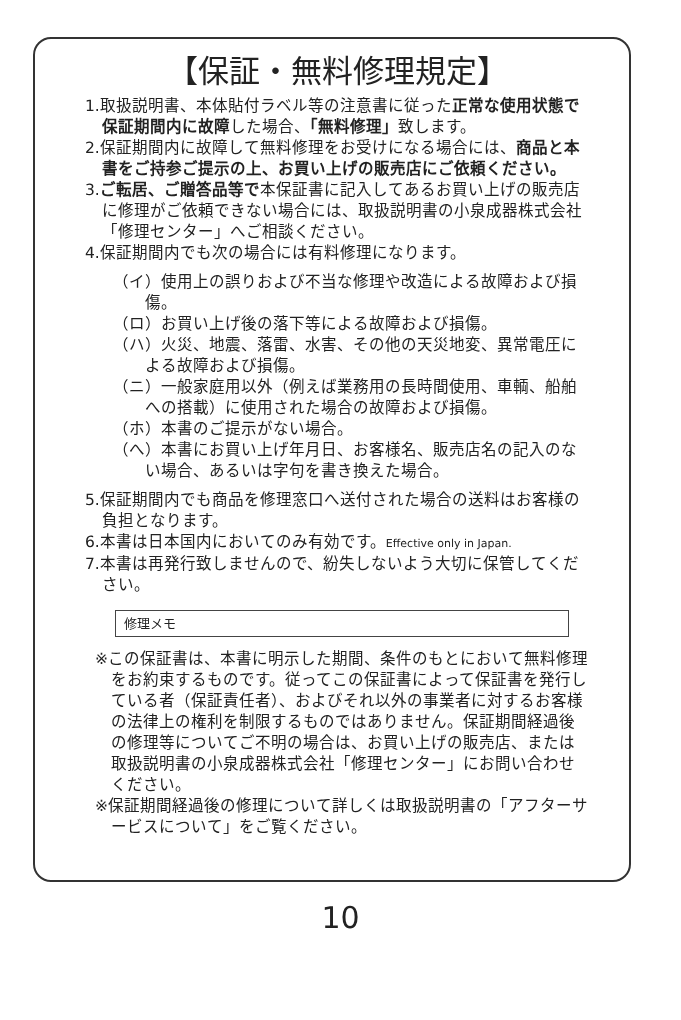【保証・無料修理規定】
1.取扱説明書、本体貼付ラベル等の注意書に従った正常な使用状態で保証期間内に故障した場合、「無料修理」致します。
2.保証期間内に故障して無料修理をお受けになる場合には、商品と本書をご持参ご提示の上、お買い上げの販売店にご依頼ください。
3.ご転居、ご贈答品等で本保証書に記入してあるお買い上げの販売店に修理がご依頼できない場合には、取扱説明書の小泉成器株式会社「修理センター」へご相談ください。
4.保証期間内でも次の場合には有料修理になります。
（イ）使用上の誤りおよび不当な修理や改造による故障および損傷。
（ロ）お買い上げ後の落下等による故障および損傷。
（ハ）火災、地震、落雷、水害、その他の天災地変、異常電圧による故障および損傷。
（ニ）一般家庭用以外（例えば業務用の長時間使用、車輌、船舶への搭載）に使用された場合の故障および損傷。
（ホ）本書のご提示がない場合。
（へ）本書にお買い上げ年月日、お客様名、販売店名の記入のない場合、あるいは字句を書き換えた場合。
5.保証期間内でも商品を修理窓口へ送付された場合の送料はお客様の負担となります。
6.本書は日本国内においてのみ有効です。Effective only in Japan.
7.本書は再発行致しませんので、紛失しないよう大切に保管してください。
修理メモ
※この保証書は、本書に明示した期間、条件のもとにおいて無料修理をお約束するものです。従ってこの保証書によって保証書を発行している者（保証責任者）、およびそれ以外の事業者に対するお客様の法律上の権利を制限するものではありません。保証期間経過後の修理等についてご不明の場合は、お買い上げの販売店、または取扱説明書の小泉成器株式会社「修理センター」にお問い合わせください。
※保証期間経過後の修理について詳しくは取扱説明書の「アフターサービスについて」をご覧ください。
10